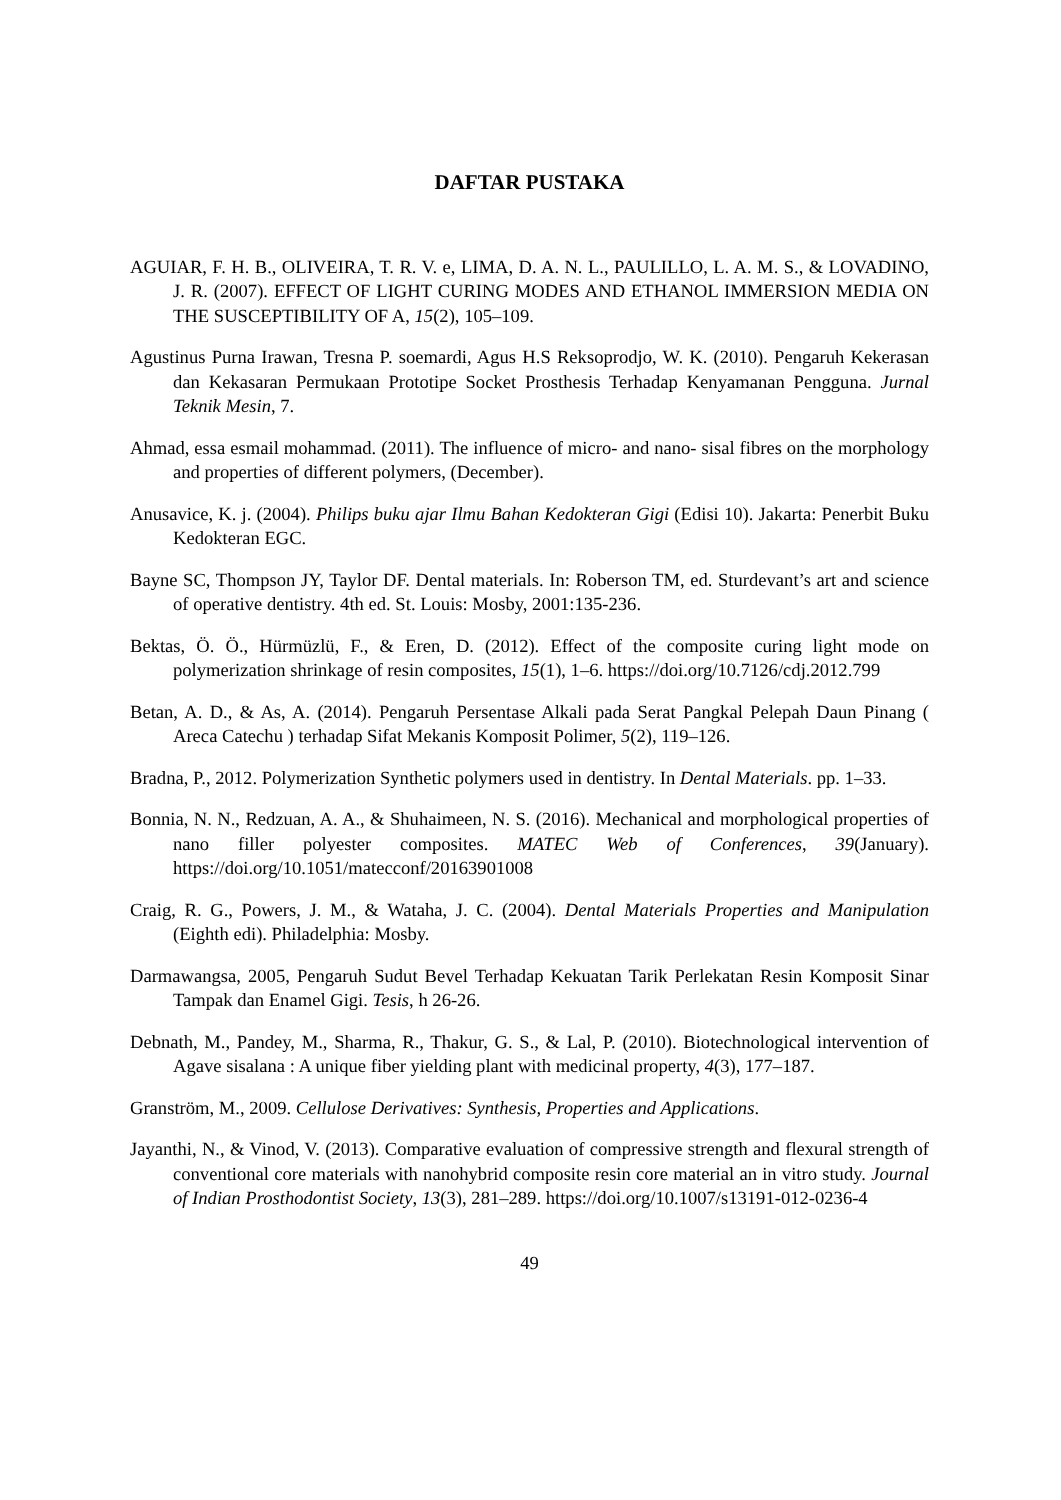DAFTAR PUSTAKA
AGUIAR, F. H. B., OLIVEIRA, T. R. V. e, LIMA, D. A. N. L., PAULILLO, L. A. M. S., & LOVADINO, J. R. (2007). EFFECT OF LIGHT CURING MODES AND ETHANOL IMMERSION MEDIA ON THE SUSCEPTIBILITY OF A, 15(2), 105–109.
Agustinus Purna Irawan, Tresna P. soemardi, Agus H.S Reksoprodjo, W. K. (2010). Pengaruh Kekerasan dan Kekasaran Permukaan Prototipe Socket Prosthesis Terhadap Kenyamanan Pengguna. Jurnal Teknik Mesin, 7.
Ahmad, essa esmail mohammad. (2011). The influence of micro- and nano- sisal fibres on the morphology and properties of different polymers, (December).
Anusavice, K. j. (2004). Philips buku ajar Ilmu Bahan Kedokteran Gigi (Edisi 10). Jakarta: Penerbit Buku Kedokteran EGC.
Bayne SC, Thompson JY, Taylor DF. Dental materials. In: Roberson TM, ed. Sturdevant’s art and science of operative dentistry. 4th ed. St. Louis: Mosby, 2001:135-236.
Bektas, Ö. Ö., Hürmüzlü, F., & Eren, D. (2012). Effect of the composite curing light mode on polymerization shrinkage of resin composites, 15(1), 1–6. https://doi.org/10.7126/cdj.2012.799
Betan, A. D., & As, A. (2014). Pengaruh Persentase Alkali pada Serat Pangkal Pelepah Daun Pinang ( Areca Catechu ) terhadap Sifat Mekanis Komposit Polimer, 5(2), 119–126.
Bradna, P., 2012. Polymerization Synthetic polymers used in dentistry. In Dental Materials. pp. 1–33.
Bonnia, N. N., Redzuan, A. A., & Shuhaimeen, N. S. (2016). Mechanical and morphological properties of nano filler polyester composites. MATEC Web of Conferences, 39(January). https://doi.org/10.1051/matecconf/20163901008
Craig, R. G., Powers, J. M., & Wataha, J. C. (2004). Dental Materials Properties and Manipulation (Eighth edi). Philadelphia: Mosby.
Darmawangsa, 2005, Pengaruh Sudut Bevel Terhadap Kekuatan Tarik Perlekatan Resin Komposit Sinar Tampak dan Enamel Gigi. Tesis, h 26-26.
Debnath, M., Pandey, M., Sharma, R., Thakur, G. S., & Lal, P. (2010). Biotechnological intervention of Agave sisalana : A unique fiber yielding plant with medicinal property, 4(3), 177–187.
Granström, M., 2009. Cellulose Derivatives: Synthesis, Properties and Applications.
Jayanthi, N., & Vinod, V. (2013). Comparative evaluation of compressive strength and flexural strength of conventional core materials with nanohybrid composite resin core material an in vitro study. Journal of Indian Prosthodontist Society, 13(3), 281–289. https://doi.org/10.1007/s13191-012-0236-4
49